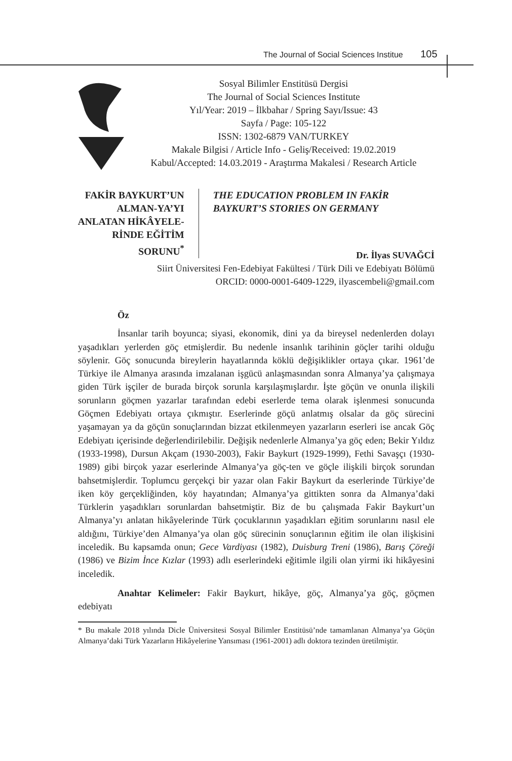The Journal of Social Sciences Institue 105
Sosyal Bilimler Enstitüsü Dergisi
The Journal of Social Sciences Institute
Yıl/Year: 2019 – İlkbahar / Spring Sayı/Issue: 43
Sayfa / Page: 105-122
ISSN: 1302-6879 VAN/TURKEY
Makale Bilgisi / Article Info - Geliş/Received: 19.02.2019
Kabul/Accepted: 14.03.2019 - Araştırma Makalesi / Research Article
FAKİR BAYKURT’UN ALMAN-YA’YI ANLATAN HİKÂYELE-RİNDE EĞİTİM SORUNU<sup>*</sup>
THE EDUCATION PROBLEM IN FAKİR BAYKURT’S STORIES ON GERMANY
Dr. İlyas SUVAĞCİ
Siirt Üniversitesi Fen-Edebiyat Fakültesi / Türk Dili ve Edebiyatı Bölümü
ORCID: 0000-0001-6409-1229, ilyascembeli@gmail.com
Öz
İnsanlar tarih boyunca; siyasi, ekonomik, dini ya da bireysel nedenlerden dolayı yaşadıkları yerlerden göç etmişlerdir. Bu nedenle insanlık tarihinin göçler tarihi olduğu söylenir. Göç sonucunda bireylerin hayatlarında köklü değişiklikler ortaya çıkar. 1961’de Türkiye ile Almanya arasında imzalanan işgücü anlaşmasından sonra Almanya’ya çalışmaya giden Türk işçiler de burada birçok sorunla karşılaşmışlardır. İşte göçün ve onunla ilişkili sorunların göçmen yazarlar tarafından edebi eserlerde tema olarak işlenmesi sonucunda Göçmen Edebiyatı ortaya çıkmıştır. Eserlerinde göçü anlatmış olsalar da göç sürecini yaşamayan ya da göçün sonuçlarından bizzat etkilenmeyen yazarların eserleri ise ancak Göç Edebiyatı içerisinde değerlendirilebilir. Değişik nedenlerle Almanya’ya göç eden; Bekir Yıldız (1933-1998), Dursun Akçam (1930-2003), Fakir Baykurt (1929-1999), Fethi Savaşçı (1930-1989) gibi birçok yazar eserlerinde Almanya’ya göç-ten ve göçle ilişkili birçok sorundan bahsetmişlerdir. Toplumcu gerçekçi bir yazar olan Fakir Baykurt da eserlerinde Türkiye’de iken köy gerçekliğinden, köy hayatından; Almanya’ya gittikten sonra da Almanya’daki Türklerin yaşadıkları sorunlardan bahsetmiştir. Biz de bu çalışmada Fakir Baykurt’un Almanya’yı anlatan hikâyelerinde Türk çocuklarının yaşadıkları eğitim sorunlarını nasıl ele aldığını, Türkiye’den Almanya’ya olan göç sürecinin sonuçlarının eğitim ile olan ilişkisini inceledik. Bu kapsamda onun; Gece Vardiyası (1982), Duisburg Treni (1986), Barış Çöreği (1986) ve Bizim İnce Kızlar (1993) adlı eserlerindeki eğitimle ilgili olan yirmi iki hikâyesini inceledik.
Anahtar Kelimeler: Fakir Baykurt, hikâye, göç, Almanya’ya göç, göçmen edebiyatı
* Bu makale 2018 yılında Dicle Üniversitesi Sosyal Bilimler Enstitüsü’nde tamamlanan Almanya’ya Göçün Almanya’daki Türk Yazarların Hikâyelerine Yansıması (1961-2001) adlı doktora tezinden üretilmiştir.